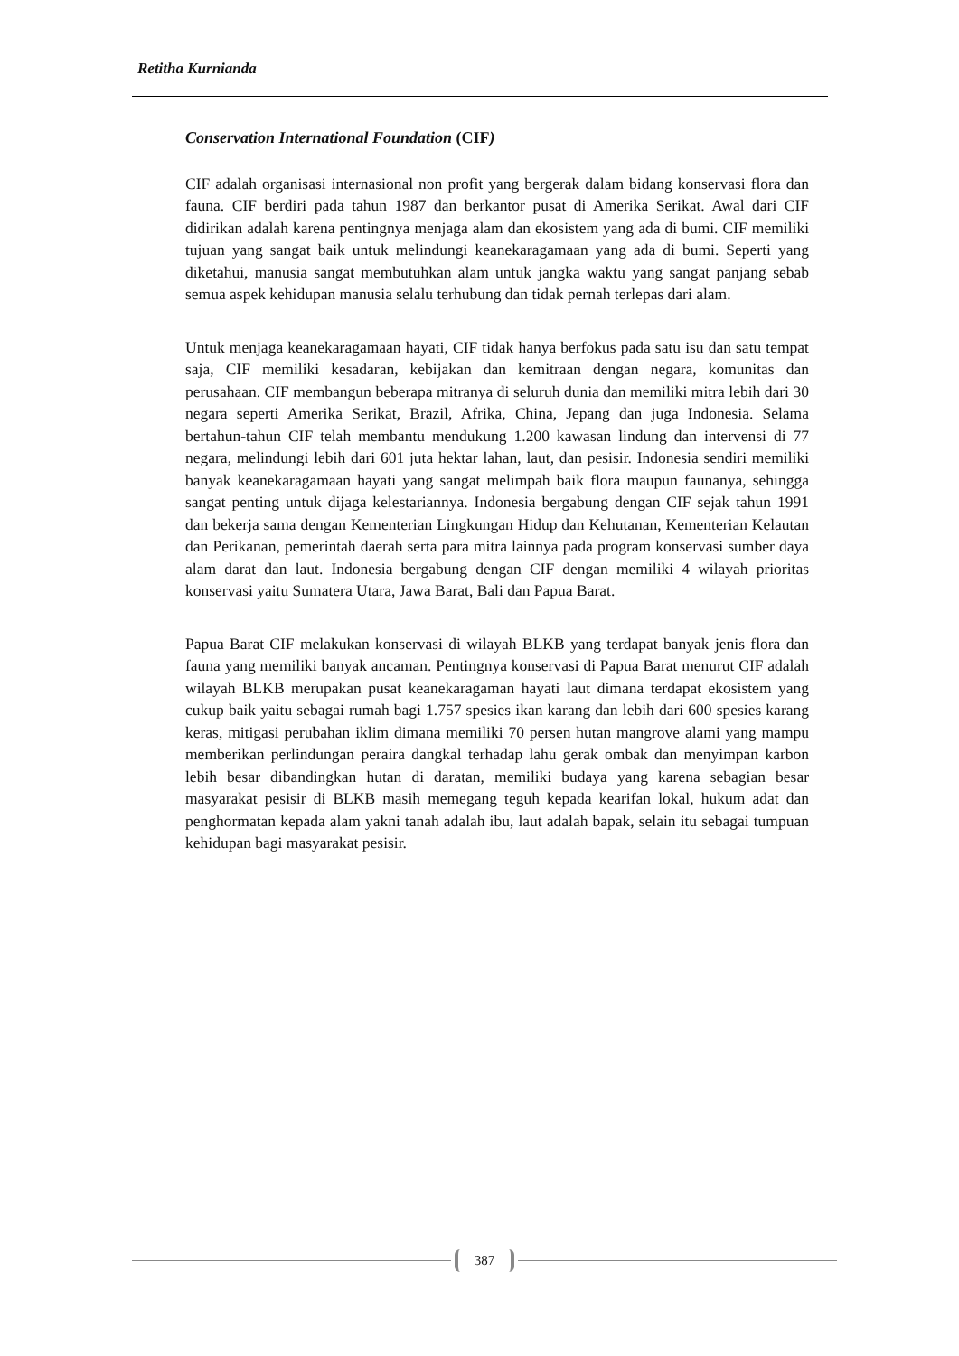Retitha Kurnianda
Conservation International Foundation (CIF)
CIF adalah organisasi internasional non profit yang bergerak dalam bidang konservasi flora dan fauna. CIF berdiri pada tahun 1987 dan berkantor pusat di Amerika Serikat. Awal dari CIF didirikan adalah karena pentingnya menjaga alam dan ekosistem yang ada di bumi. CIF memiliki tujuan yang sangat baik untuk melindungi keanekaragamaan yang ada di bumi. Seperti yang diketahui, manusia sangat membutuhkan alam untuk jangka waktu yang sangat panjang sebab semua aspek kehidupan manusia selalu terhubung dan tidak pernah terlepas dari alam.
Untuk menjaga keanekaragamaan hayati, CIF tidak hanya berfokus pada satu isu dan satu tempat saja, CIF memiliki kesadaran, kebijakan dan kemitraan dengan negara, komunitas dan perusahaan. CIF membangun beberapa mitranya di seluruh dunia dan memiliki mitra lebih dari 30 negara seperti Amerika Serikat, Brazil, Afrika, China, Jepang dan juga Indonesia. Selama bertahun-tahun CIF telah membantu mendukung 1.200 kawasan lindung dan intervensi di 77 negara, melindungi lebih dari 601 juta hektar lahan, laut, dan pesisir. Indonesia sendiri memiliki banyak keanekaragamaan hayati yang sangat melimpah baik flora maupun faunanya, sehingga sangat penting untuk dijaga kelestariannya. Indonesia bergabung dengan CIF sejak tahun 1991 dan bekerja sama dengan Kementerian Lingkungan Hidup dan Kehutanan, Kementerian Kelautan dan Perikanan, pemerintah daerah serta para mitra lainnya pada program konservasi sumber daya alam darat dan laut. Indonesia bergabung dengan CIF dengan memiliki 4 wilayah prioritas konservasi yaitu Sumatera Utara, Jawa Barat, Bali dan Papua Barat.
Papua Barat CIF melakukan konservasi di wilayah BLKB yang terdapat banyak jenis flora dan fauna yang memiliki banyak ancaman. Pentingnya konservasi di Papua Barat menurut CIF adalah wilayah BLKB merupakan pusat keanekaragaman hayati laut dimana terdapat ekosistem yang cukup baik yaitu sebagai rumah bagi 1.757 spesies ikan karang dan lebih dari 600 spesies karang keras, mitigasi perubahan iklim dimana memiliki 70 persen hutan mangrove alami yang mampu memberikan perlindungan peraira dangkal terhadap lahu gerak ombak dan menyimpan karbon lebih besar dibandingkan hutan di daratan, memiliki budaya yang karena sebagian besar masyarakat pesisir di BLKB masih memegang teguh kepada kearifan lokal, hukum adat dan penghormatan kepada alam yakni tanah adalah ibu, laut adalah bapak, selain itu sebagai tumpuan kehidupan bagi masyarakat pesisir.
387